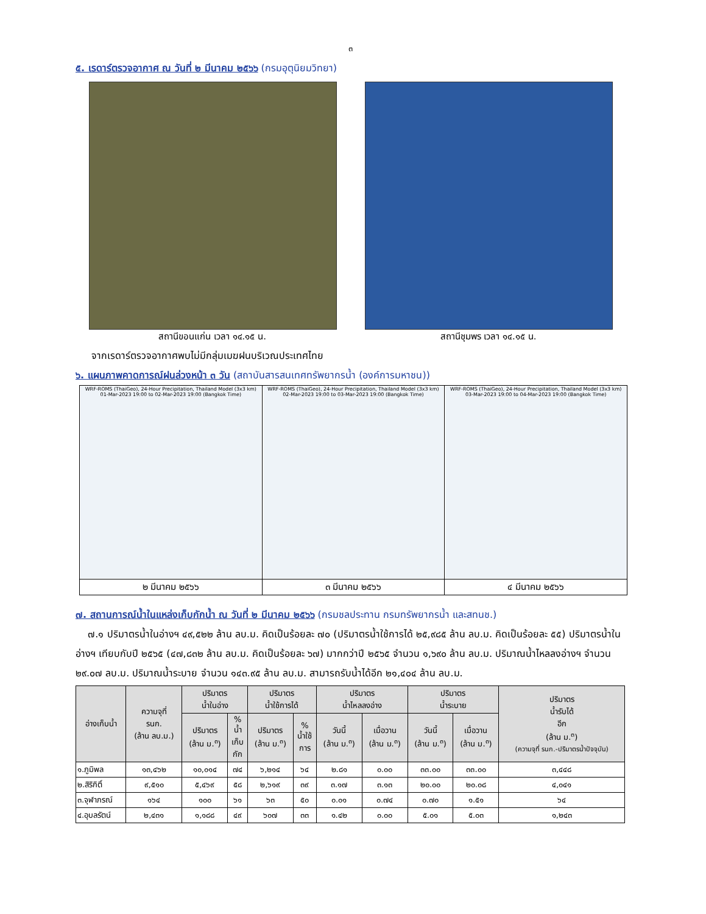๓
๕. เรดาร์ตรวจอากาศ ณ วันที่ ๒ มีนาคม ๒๕๖๖ (กรมอุตุนิยมวิทยา)
สถานีขอนแก่น เวลา ๑๔.๑๕ น. สถานีชุมพร เวลา ๑๔.๑๕ น.
จากเรดาร์ตรวจอากาศพบไม่มีกลุ่มเมฆฝนบริเวณประเทศไทย
๖. แผนภาพคาดการณ์ฝนล่วงหน้า ๓ วัน (สถาบันสารสนเทศทรัพยากรน้ำ (องค์การมหาชน))
| WRF-ROMS (ThaiGeo), 24-Hour Precipitation, Thailand Model (3x3 km) 01-Mar-2023 19:00 to 02-Mar-2023 19:00 (Bangkok Time) | WRF-ROMS (ThaiGeo), 24-Hour Precipitation, Thailand Model (3x3 km) 02-Mar-2023 19:00 to 03-Mar-2023 19:00 (Bangkok Time) | WRF-ROMS (ThaiGeo), 24-Hour Precipitation, Thailand Model (3x3 km) 03-Mar-2023 19:00 to 04-Mar-2023 19:00 (Bangkok Time) |
| ๒ มีนาคม ๒๕๖๖ | ๓ มีนาคม ๒๕๖๖ | ๔ มีนาคม ๒๕๖๖ |
๗. สถานการณ์น้ำในแหล่งเก็บกักน้ำ ณ วันที่ ๒ มีนาคม ๒๕๖๖ (กรมชลประทาน กรมทรัพยากรน้ำ และสทนช.)
๗.๑ ปริมาตรน้ำในอ่างฯ ๔๙,๕๒๒ ล้าน ลบ.ม. คิดเป็นร้อยละ ๗๐ (ปริมาตรน้ำใช้การได้ ๒๕,๙๘๕ ล้าน ลบ.ม. คิดเป็นร้อยละ ๕๕) ปริมาตรน้ำในอ่างฯ เทียบกับปี ๒๕๖๕ (๔๗,๘๓๒ ล้าน ลบ.ม. คิดเป็นร้อยละ ๖๗) มากกว่าปี ๒๕๖๕ จำนวน ๑,๖๙๐ ล้าน ลบ.ม. ปริมาณน้ำไหลลงอ่างฯ จำนวน ๒๙.๐๗ ลบ.ม. ปริมาณน้ำระบาย จำนวน ๑๔๓.๙๕ ล้าน ลบ.ม. สามารถรับน้ำได้อีก ๒๑,๔๐๔ ล้าน ลบ.ม.
| อ่างเก็บน้ำ | ความจุที่ รนก. (ล้าน ลบ.ม.) | ปริมาตร น้ำในอ่าง | | ปริมาตร น้ำใช้การได้ | | ปริมาตร น้ำไหลลงอ่าง | | ปริมาตร น้ำระบาย | | ปริมาตร น้ำรับได้ อีก (ล้าน ม.<sup>๓</sup>) (ความจุที่ รนก.-ปริมาตรน้ำปัจจุบัน) |
| --- | --- | --- | --- | --- | --- | --- | --- | --- | --- | --- |
| | | ปริมาตร (ล้าน ม.<sup>๓</sup>) | % น้ำ เก็บ กัก | ปริมาตร (ล้าน ม.<sup>๓</sup>) | % น้ำใช้ การ | วันนี้ (ล้าน ม.<sup>๓</sup>) | เมื่อวาน (ล้าน ม.<sup>๓</sup>) | วันนี้ (ล้าน ม.<sup>๓</sup>) | เมื่อวาน (ล้าน ม.<sup>๓</sup>) | |
| ๑.ภูมิพล | ๑๓,๔๖๒ | ๑๐,๐๑๔ | ๗๔ | ๖,๒๑๔ | ๖๔ | ๒.๘๑ | ๐.๐๐ | ๓๓.๐๐ | ๓๓.๐๐ | ๓,๔๔๘ |
| ๒.สิริกิติ์ | ๙,๕๑๐ | ๕,๔๖๙ | ๕๘ | ๒,๖๑๙ | ๓๙ | ๓.๑๗ | ๓.๑๓ | ๒๐.๐๐ | ๒๐.๐๘ | ๔,๐๔๑ |
| ๓.จุฬาภรณ์ | ๑๖๔ | ๑๐๐ | ๖๑ | ๖๓ | ๕๐ | ๐.๐๑ | ๐.๗๔ | ๐.๗๐ | ๑.๕๑ | ๖๔ |
| ๔.อุบลรัตน์ | ๒,๔๓๑ | ๑,๑๘๘ | ๔๙ | ๖๐๗ | ๓๓ | ๑.๔๒ | ๐.๐๐ | ๕.๐๑ | ๕.๐๓ | ๑,๒๔๓ |